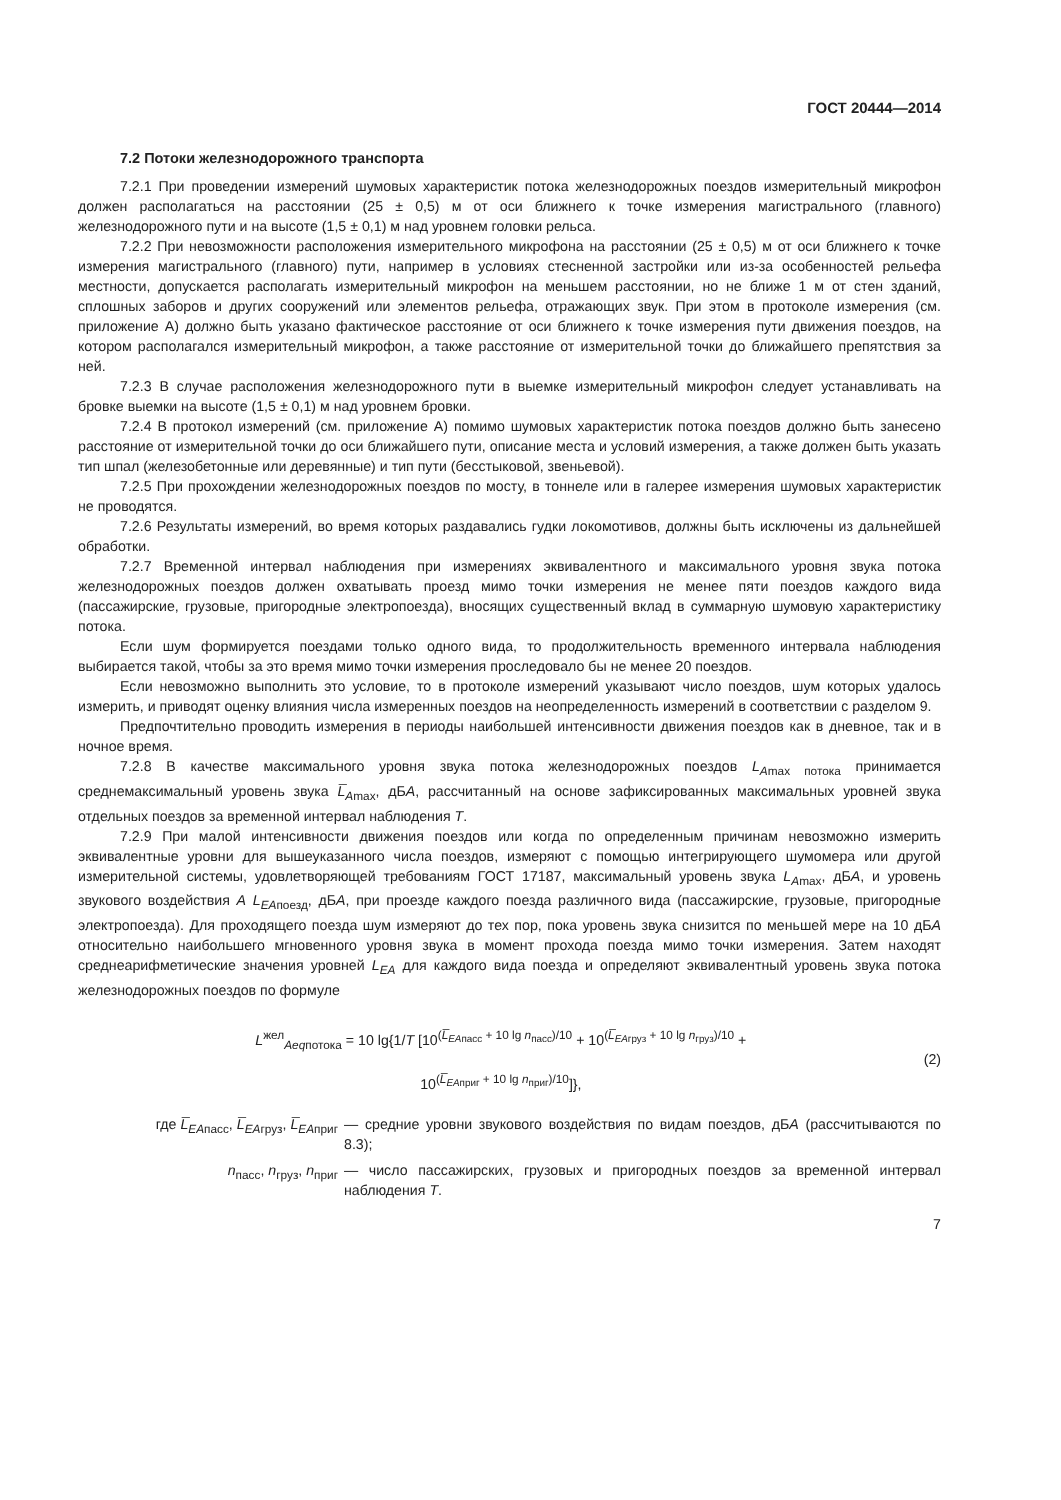ГОСТ 20444—2014
7.2 Потоки железнодорожного транспорта
7.2.1 При проведении измерений шумовых характеристик потока железнодорожных поездов измерительный микрофон должен располагаться на расстоянии (25 ± 0,5) м от оси ближнего к точке измерения магистрального (главного) железнодорожного пути и на высоте (1,5 ± 0,1) м над уровнем головки рельса.
7.2.2 При невозможности расположения измерительного микрофона на расстоянии (25 ± 0,5) м от оси ближнего к точке измерения магистрального (главного) пути, например в условиях стесненной застройки или из-за особенностей рельефа местности, допускается располагать измерительный микрофон на меньшем расстоянии, но не ближе 1 м от стен зданий, сплошных заборов и других сооружений или элементов рельефа, отражающих звук. При этом в протоколе измерения (см. приложение А) должно быть указано фактическое расстояние от оси ближнего к точке измерения пути движения поездов, на котором располагался измерительный микрофон, а также расстояние от измерительной точки до ближайшего препятствия за ней.
7.2.3 В случае расположения железнодорожного пути в выемке измерительный микрофон следует устанавливать на бровке выемки на высоте (1,5 ± 0,1) м над уровнем бровки.
7.2.4 В протокол измерений (см. приложение А) помимо шумовых характеристик потока поездов должно быть занесено расстояние от измерительной точки до оси ближайшего пути, описание места и условий измерения, а также должен быть указать тип шпал (железобетонные или деревянные) и тип пути (бесстыковой, звеньевой).
7.2.5 При прохождении железнодорожных поездов по мосту, в тоннеле или в галерее измерения шумовых характеристик не проводятся.
7.2.6 Результаты измерений, во время которых раздавались гудки локомотивов, должны быть исключены из дальнейшей обработки.
7.2.7 Временной интервал наблюдения при измерениях эквивалентного и максимального уровня звука потока железнодорожных поездов должен охватывать проезд мимо точки измерения не менее пяти поездов каждого вида (пассажирские, грузовые, пригородные электропоезда), вносящих существенный вклад в суммарную шумовую характеристику потока.
Если шум формируется поездами только одного вида, то продолжительность временного интервала наблюдения выбирается такой, чтобы за это время мимо точки измерения проследовало бы не менее 20 поездов.
Если невозможно выполнить это условие, то в протоколе измерений указывают число поездов, шум которых удалось измерить, и приводят оценку влияния числа измеренных поездов на неопределенность измерений в соответствии с разделом 9.
Предпочтительно проводить измерения в периоды наибольшей интенсивности движения поездов как в дневное, так и в ночное время.
7.2.8 В качестве максимального уровня звука потока железнодорожных поездов L<sub>Amax потока</sub> принимается среднемаксимальный уровень звука L̅<sub>Amax</sub>, дБА, рассчитанный на основе зафиксированных максимальных уровней звука отдельных поездов за временной интервал наблюдения Т.
7.2.9 При малой интенсивности движения поездов или когда по определенным причинам невозможно измерить эквивалентные уровни для вышеуказанного числа поездов, измеряют с помощью интегрирующего шумомера или другой измерительной системы, удовлетворяющей требованиям ГОСТ 17187, максимальный уровень звука L<sub>Amax</sub>, дБА, и уровень звукового воздействия А L<sub>EAпоезд</sub>, дБА, при проезде каждого поезда различного вида (пассажирские, грузовые, пригородные электропоезда). Для проходящего поезда шум измеряют до тех пор, пока уровень звука снизится по меньшей мере на 10 дБА относительно наибольшего мгновенного уровня звука в момент прохода поезда мимо точки измерения. Затем находят среднеарифметические значения уровней L<sub>EA</sub> для каждого вида поезда и определяют эквивалентный уровень звука потока железнодорожных поездов по формуле
L<sup>жел</sup><sub>Aeqпотока</sub> = 10 lg{1/T [10<sup>(L̅<sub>EAпасс</sub> + 10 lg n<sub>пасс</sub>)/10</sup> + 10<sup>(L̅<sub>EAгруз</sub> + 10 lg n<sub>груз</sub>)/10</sup> +
10<sup>(L̅<sub>EAприг</sub> + 10 lg n<sub>приг</sub>)/10</sup>]},
(2)
где L̅<sub>EAпасс</sub>, L̅<sub>EAгруз</sub>, L̅<sub>EAприг</sub>
— средние уровни звукового воздействия по видам поездов, дБА (рассчитываются по 8.3);
n<sub>пасс</sub>, n<sub>груз</sub>, n<sub>приг</sub> — число пассажирских, грузовых и пригородных поездов за временной интервал наблюдения Т.
7